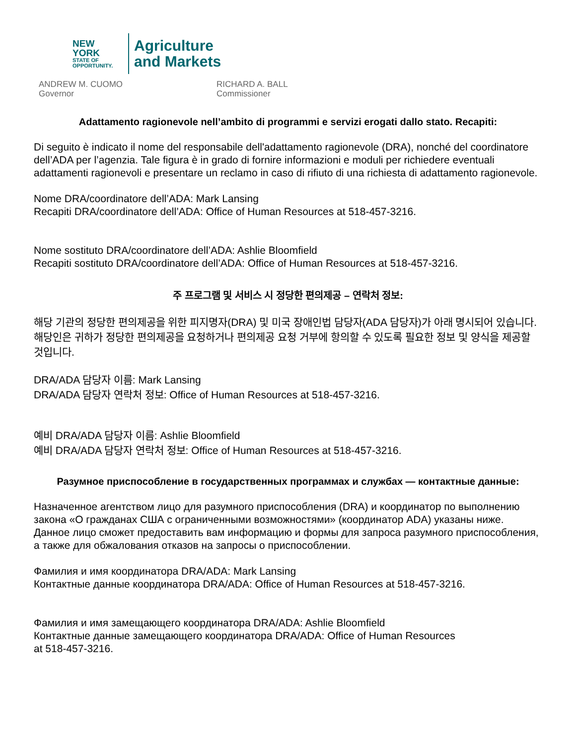NEW YORK
STATE OF
OPPORTUNITY.
Agriculture
and Markets
ANDREW M. CUOMO
Governor
RICHARD A. BALL
Commissioner
Adattamento ragionevole nell’ambito di programmi e servizi erogati dallo stato. Recapiti:
Di seguito è indicato il nome del responsabile dell'adattamento ragionevole (DRA), nonché del coordinatore dell’ADA per l’agenzia. Tale figura è in grado di fornire informazioni e moduli per richiedere eventuali adattamenti ragionevoli e presentare un reclamo in caso di rifiuto di una richiesta di adattamento ragionevole.
Nome DRA/coordinatore dell’ADA: Mark Lansing
Recapiti DRA/coordinatore dell’ADA: Office of Human Resources at 518-457-3216.
Nome sostituto DRA/coordinatore dell’ADA: Ashlie Bloomfield
Recapiti sostituto DRA/coordinatore dell’ADA: Office of Human Resources at 518-457-3216.
주 프로그램 및 서비스 시 정당한 편의제공 – 연락처 정보:
해당 기관의 정당한 편의제공을 위한 피지명자(DRA) 및 미국 장애인법 담당자(ADA 담당자)가 아래 명시되어 있습니다. 해당인은 귀하가 정당한 편의제공을 요청하거나 편의제공 요청 거부에 항의할 수 있도록 필요한 정보 및 양식을 제공할 것입니다.
DRA/ADA 담당자 이름: Mark Lansing
DRA/ADA 담당자 연락처 정보: Office of Human Resources at 518-457-3216.
예비 DRA/ADA 담당자 이름: Ashlie Bloomfield
예비 DRA/ADA 담당자 연락처 정보: Office of Human Resources at 518-457-3216.
Разумное приспособление в государственных программах и службах — контактные данные:
Назначенное агентством лицо для разумного приспособления (DRA) и координатор по выполнению закона «О гражданах США с ограниченными возможностями» (координатор ADA) указаны ниже. Данное лицо сможет предоставить вам информацию и формы для запроса разумного приспособления, а также для обжалования отказов на запросы о приспособлении.
Фамилия и имя координатора DRA/ADA: Mark Lansing
Контактные данные координатора DRA/ADA: Office of Human Resources at 518-457-3216.
Фамилия и имя замещающего координатора DRA/ADA: Ashlie Bloomfield
Контактные данные замещающего координатора DRA/ADA: Office of Human Resources
at 518-457-3216.